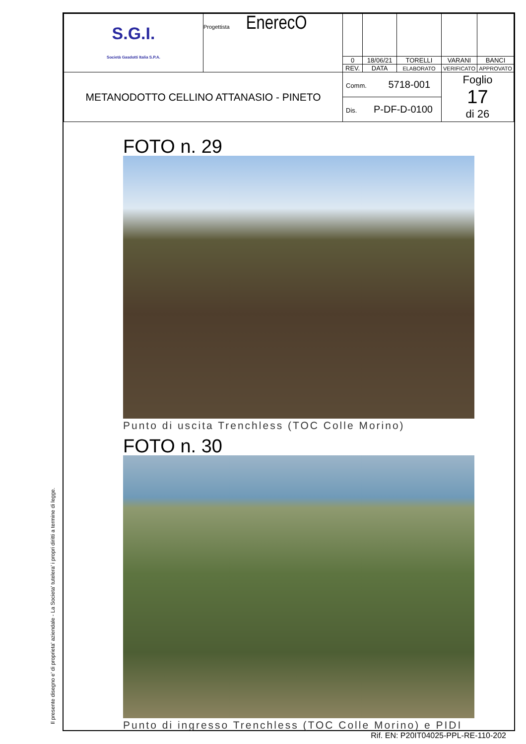Il presente disegno e' di proprieta' aziendale - La Societa' tutelera' i propri diritti a termine di legge.
| S.G.I. Società Gasdotti Italia S.P.A. | Progettista EnerecO | | | | | |
| | | 0 | 18/06/21 | TORELLI | VARANI | BANCI |
| | | REV. | DATA | ELABORATO | VERIFICATO | APPROVATO |
| METANODOTTO CELLINO ATTANASIO - PINETO | | Comm. 5718-001 | | | Foglio 17 di 26 | |
| | | Dis. P-DF-D-0100 | | | | |
FOTO n. 29
Punto di uscita Trenchless (TOC Colle Morino)
FOTO n. 30
Punto di ingresso Trenchless (TOC Colle Morino) e PIDI
Rif. EN: P20IT04025-PPL-RE-110-202